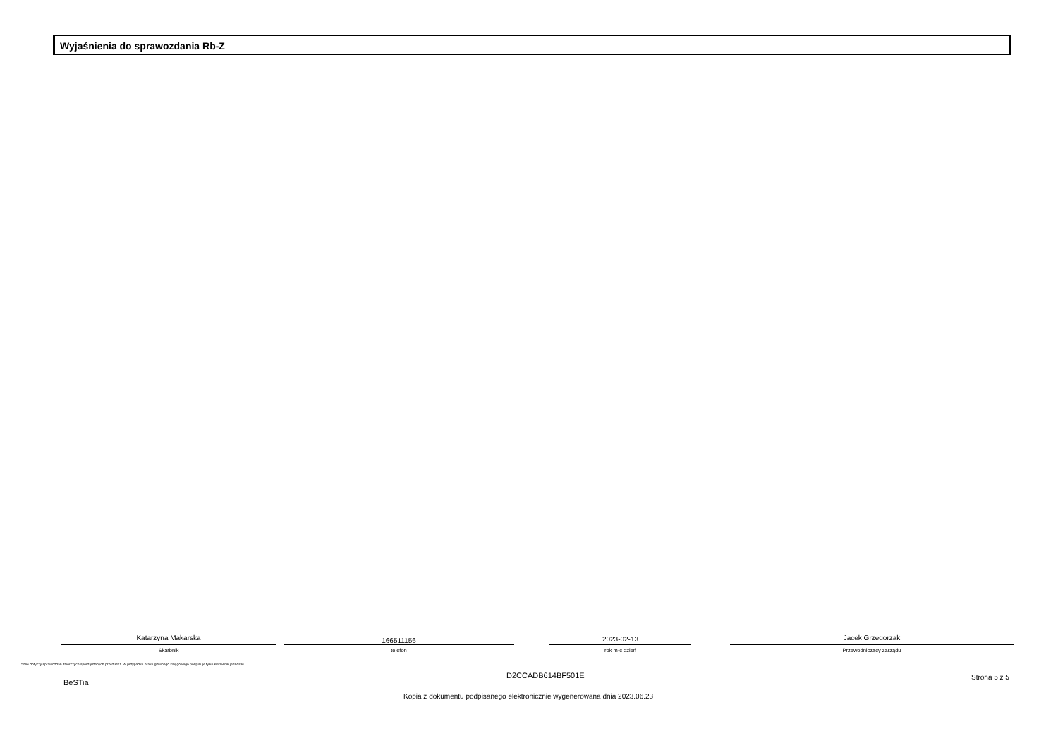Wyjaśnienia do sprawozdania Rb-Z
Katarzyna Makarska
Skarbnik
166511156
telefon
2023-02-13
rok m-c dzień
Jacek Grzegorzak
Przewodniczący zarządu
* Nie dotyczy sprawozdań zbiorczych sporządzanych przez RIO. W przypadku braku głównego księgowego podpisuje tylko kierownik jednostki.
D2CCADB614BF501E
BeSTia
Strona 5 z 5
Kopia z dokumentu podpisanego elektronicznie wygenerowana dnia 2023.06.23